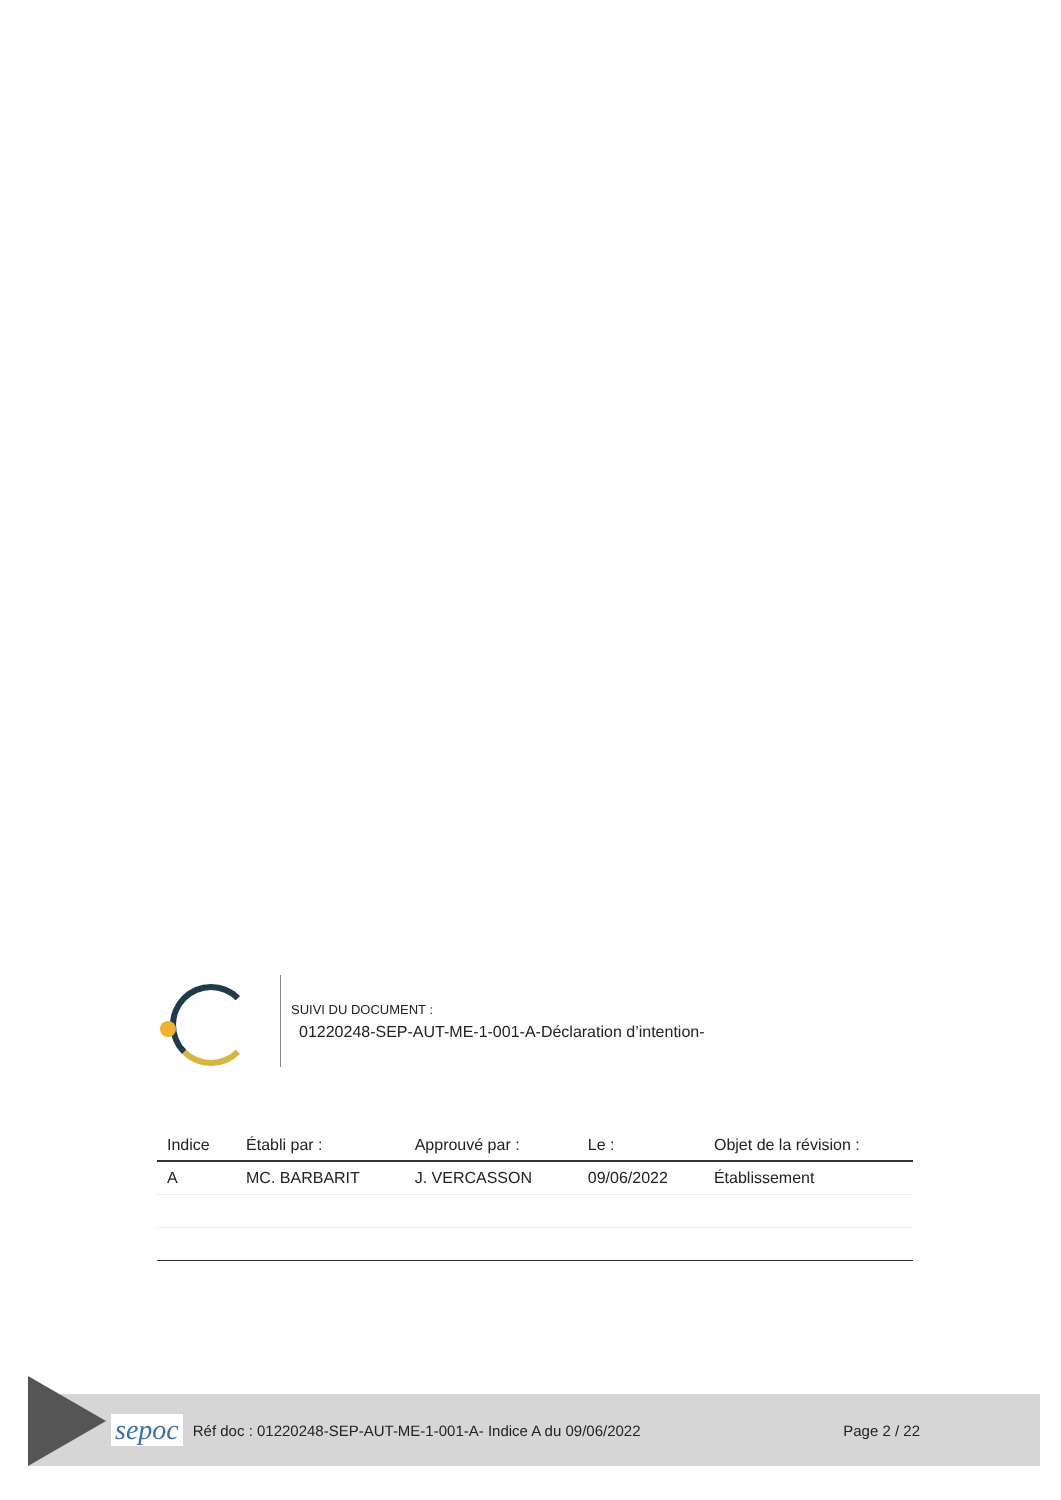SUIVI DU DOCUMENT :
01220248-SEP-AUT-ME-1-001-A-Déclaration d’intention-
| Indice | Établi par : | Approuvé par : | Le : | Objet de la révision : |
| --- | --- | --- | --- | --- |
| A | MC. BARBARIT | J. VERCASSON | 09/06/2022 | Établissement |
sepoc
Réf doc : 01220248-SEP-AUT-ME-1-001-A- Indice A du 09/06/2022
Page 2 / 22